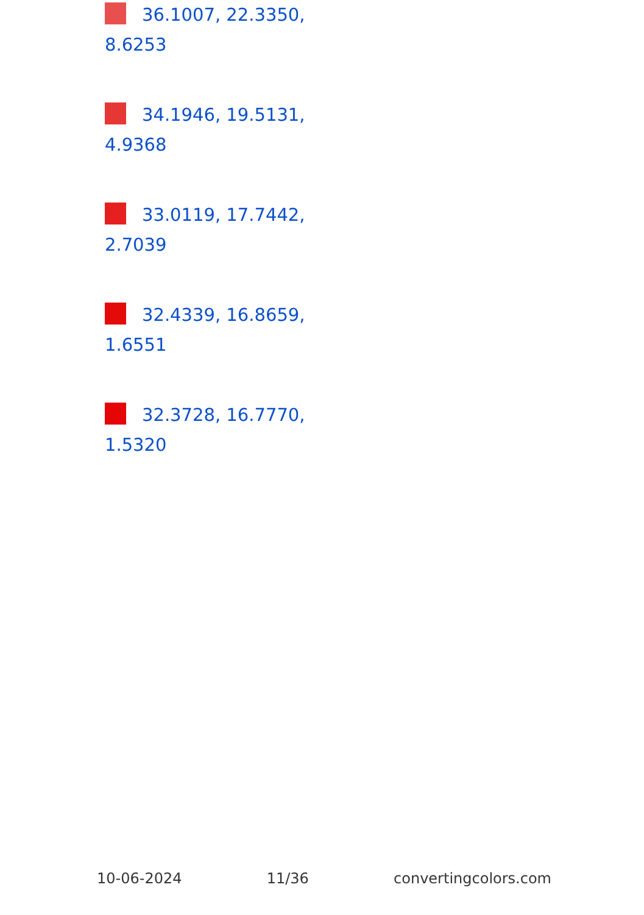36.1007, 22.3350, 8.6253
34.1946, 19.5131, 4.9368
33.0119, 17.7442, 2.7039
32.4339, 16.8659, 1.6551
32.3728, 16.7770, 1.5320
10-06-2024 11/36 convertingcolors.com